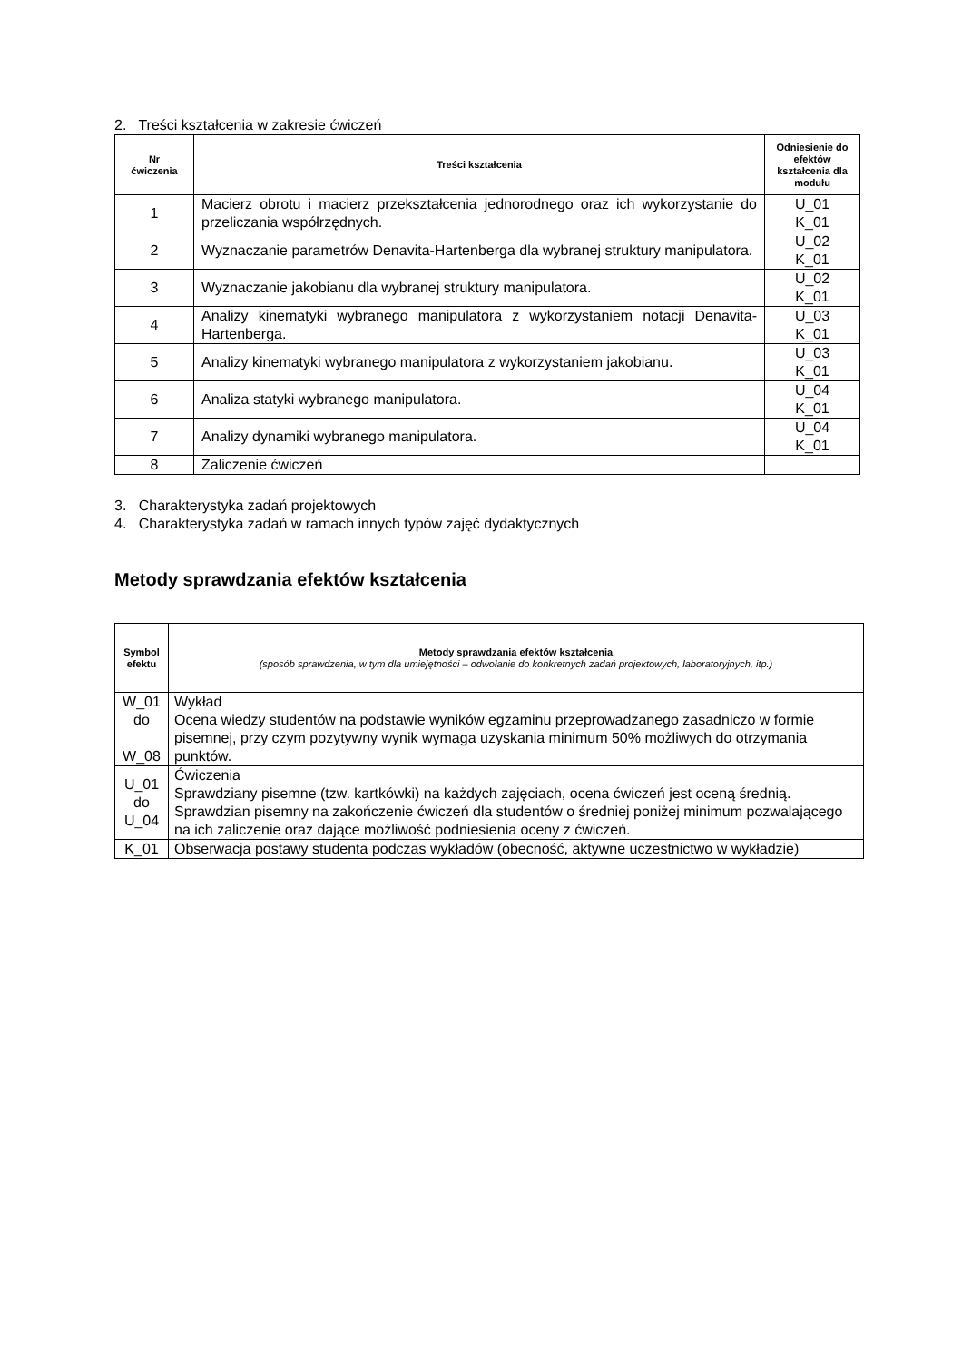2. Treści kształcenia w zakresie ćwiczeń
| Nr ćwiczenia | Treści kształcenia | Odniesienie do efektów kształcenia dla modułu |
| --- | --- | --- |
| 1 | Macierz obrotu i macierz przekształcenia jednorodnego oraz ich wykorzystanie do przeliczania współrzędnych. | U_01 K_01 |
| 2 | Wyznaczanie parametrów Denavita-Hartenberga dla wybranej struktury manipulatora. | U_02 K_01 |
| 3 | Wyznaczanie jakobianu dla wybranej struktury manipulatora. | U_02 K_01 |
| 4 | Analizy kinematyki wybranego manipulatora z wykorzystaniem notacji Denavita-Hartenberga. | U_03 K_01 |
| 5 | Analizy kinematyki wybranego manipulatora z wykorzystaniem jakobianu. | U_03 K_01 |
| 6 | Analiza statyki wybranego manipulatora. | U_04 K_01 |
| 7 | Analizy dynamiki wybranego manipulatora. | U_04 K_01 |
| 8 | Zaliczenie ćwiczeń | |
3. Charakterystyka zadań projektowych
4. Charakterystyka zadań w ramach innych typów zajęć dydaktycznych
Metody sprawdzania efektów kształcenia
| Symbol efektu | Metody sprawdzania efektów kształcenia (sposób sprawdzenia, w tym dla umiejętności – odwołanie do konkretnych zadań projektowych, laboratoryjnych, itp.) |
| --- | --- |
| W_01 do W_08 | Wykład Ocena wiedzy studentów na podstawie wyników egzaminu przeprowadzanego zasadniczo w formie pisemnej, przy czym pozytywny wynik wymaga uzyskania minimum 50% możliwych do otrzymania punktów. |
| U_01 do U_04 | Ćwiczenia Sprawdziany pisemne (tzw. kartkówki) na każdych zajęciach, ocena ćwiczeń jest oceną średnią. Sprawdzian pisemny na zakończenie ćwiczeń dla studentów o średniej poniżej minimum pozwalającego na ich zaliczenie oraz dające możliwość podniesienia oceny z ćwiczeń. |
| K_01 | Obserwacja postawy studenta podczas wykładów (obecność, aktywne uczestnictwo w wykładzie) |